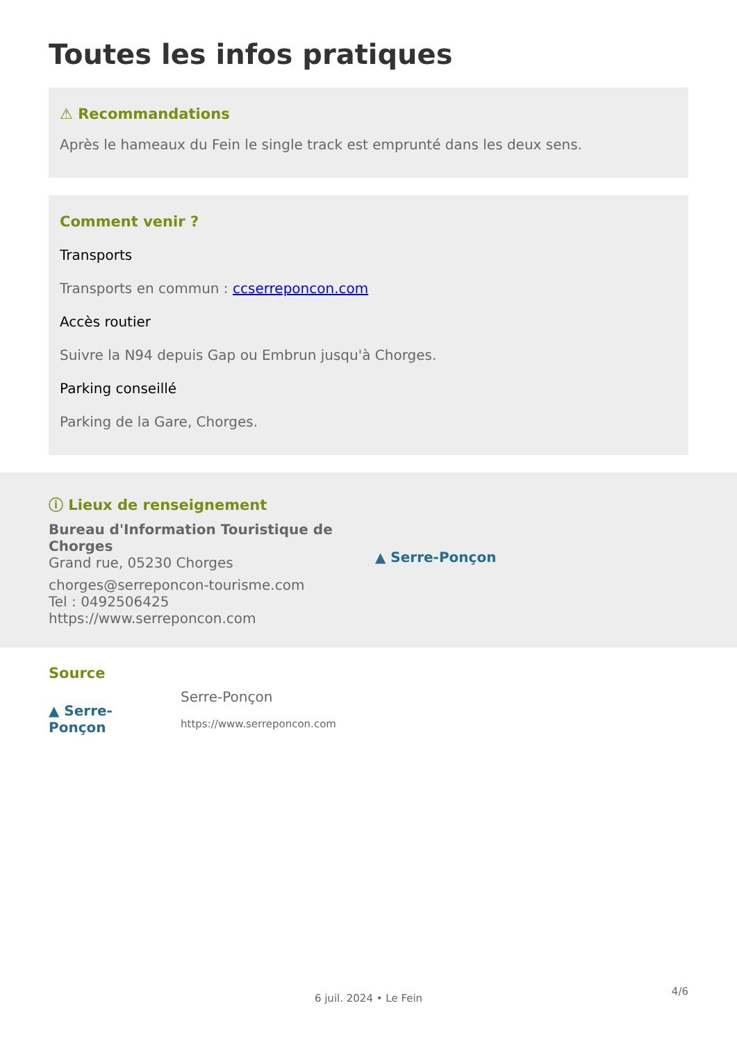Toutes les infos pratiques
⚠ Recommandations
Après le hameaux du Fein le single track est emprunté dans les deux sens.
Comment venir ?
Transports
Transports en commun : ccserreponcon.com
Accès routier
Suivre la N94 depuis Gap ou Embrun jusqu'à Chorges.
Parking conseillé
Parking de la Gare, Chorges.
ⓘ Lieux de renseignement
Bureau d'Information Touristique de Chorges
Grand rue, 05230 Chorges
chorges@serreponcon-tourisme.com
Tel : 0492506425
https://www.serreponcon.com
▲ Serre-Ponçon
Source
▲ Serre-Ponçon
Serre-Ponçon
https://www.serreponcon.com
6 juil. 2024 • Le Fein
4/6